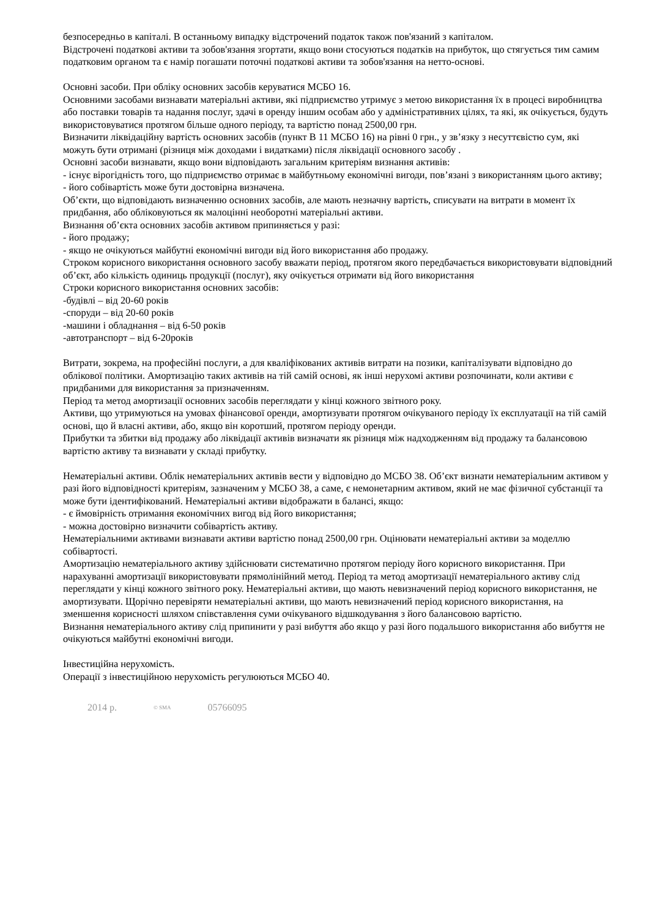безпосередньо в капіталі. В останньому випадку відстрочений податок також пов'язаний з капіталом.
Відстрочені податкові активи та зобов'язання згортати, якщо вони стосуються податків на прибуток, що стягується тим самим податковим органом та є намір погашати поточні податкові активи та зобов'язання на нетто-основі.
Основні засоби. При обліку основних засобів керуватися МСБО 16.
Основними засобами визнавати матеріальні активи, які підприємство утримує з метою використання їх в процесі виробництва або поставки товарів та надання послуг, здачі в оренду іншим особам або у адміністративних цілях, та які, як очікується, будуть використовуватися протягом більше одного періоду, та вартістю понад 2500,00 грн.
Визначити ліквідаційну вартість основних засобів (пункт В 11 МСБО 16) на рівні 0 грн., у зв’язку з несуттєвістю сум, які можуть бути отримані (різниця між доходами і видатками) після ліквідації основного засобу .
Основні засоби визнавати, якщо вони відповідають загальним критеріям визнання активів:
- існує вірогідність того, що підприємство отримає в майбутньому економічні вигоди, пов’язані з використанням цього активу;
- його собівартість може бути достовірна визначена.
Об’єкти, що відповідають визначенню основних засобів, але мають незначну вартість, списувати на витрати в момент їх придбання, або обліковуються як малоцінні необоротні матеріальні активи.
Визнання об’єкта основних засобів активом припиняється у разі:
- його продажу;
- якщо не очікуються майбутні економічні вигоди від його використання або продажу.
Строком корисного використання основного засобу вважати період, протягом якого передбачається використовувати відповідний об’єкт, або кількість одиниць продукції (послуг), яку очікується отримати від його використання
Строки корисного використання основних засобів:
-будівлі – від 20-60 років
-споруди – від 20-60 років
-машини і обладнання – від 6-50 років
-автотранспорт – від 6-20років
Витрати, зокрема, на професійні послуги, а для кваліфікованих активів витрати на позики, капіталізувати відповідно до облікової політики. Амортизацію таких активів на тій самій основі, як інші нерухомі активи розпочинати, коли активи є придбаними для використання за призначенням.
Період та метод амортизації основних засобів переглядати у кінці кожного звітного року.
Активи, що утримуються на умовах фінансової оренди, амортизувати протягом очікуваного періоду їх експлуатації на тій самій основі, що й власні активи, або, якщо він коротший, протягом періоду оренди.
Прибутки та збитки від продажу або ліквідації активів визначати як різниця між надходженням від продажу та балансовою вартістю активу та визнавати у складі прибутку.
Нематеріальні активи. Облік нематеріальних активів вести у відповідно до МСБО 38. Об’єкт визнати нематеріальним активом у разі його відповідності критеріям, зазначеним у МСБО 38, а саме, є немонетарним активом, який не має фізичної субстанції та може бути ідентифікований. Нематеріальні активи відображати в балансі, якщо:
- є ймовірність отримання економічних вигод від його використання;
- можна достовірно визначити собівартість активу.
Нематеріальними активами визнавати активи вартістю понад 2500,00 грн. Оцінювати нематеріальні активи за моделлю собівартості.
Амортизацію нематеріального активу здійснювати систематично протягом періоду його корисного використання. При нарахуванні амортизації використовувати прямолінійний метод. Період та метод амортизації нематеріального активу слід переглядати у кінці кожного звітного року. Нематеріальні активи, що мають невизначений період корисного використання, не амортизувати. Щорічно перевіряти нематеріальні активи, що мають невизначений період корисного використання, на зменшення корисності шляхом співставлення суми очікуваного відшкодування з його балансовою вартістю.
Визнання нематеріального активу слід припинити у разі вибуття або якщо у разі його подальшого використання або вибуття не очікуються майбутні економічні вигоди.
Інвестиційна нерухомість.
Операції з інвестиційною нерухомість регулюються МСБО 40.
2014 р. <sup>© SMA</sup> 05766095